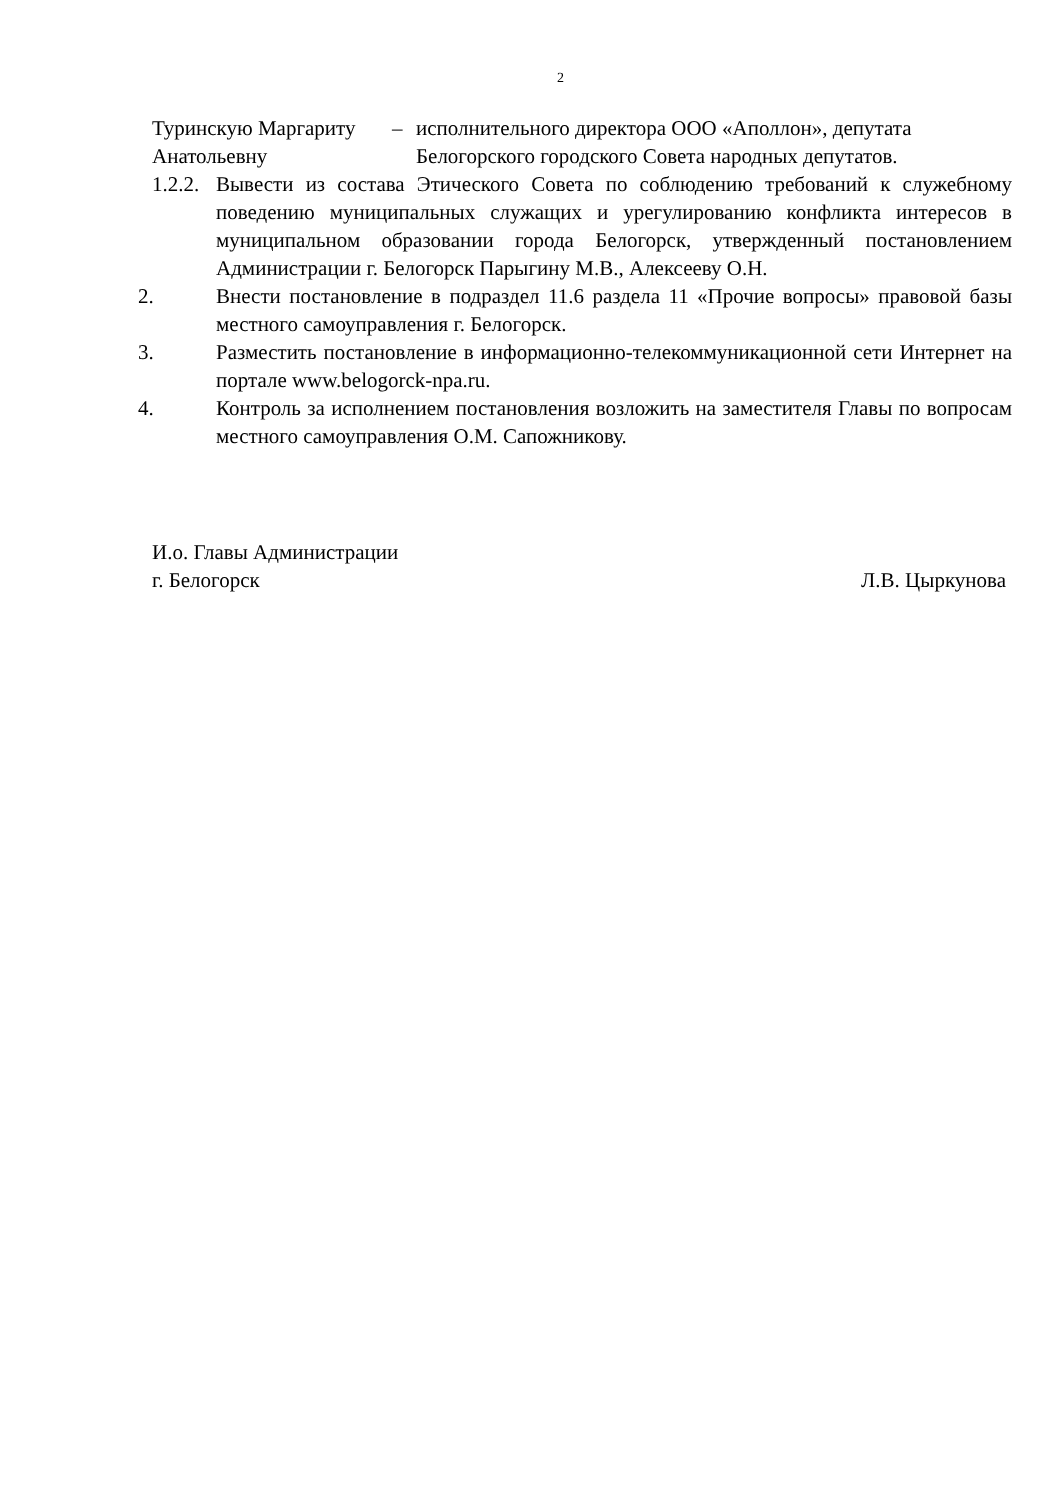2
Туринскую Маргариту Анатольевну
– исполнительного директора ООО «Аполлон», депутата Белогорского городского Совета народных депутатов.
1.2.2.
Вывести из состава Этического Совета по соблюдению требований к служебному поведению муниципальных служащих и урегулированию конфликта интересов в муниципальном образовании города Белогорск, утвержденный постановлением Администрации г. Белогорск Парыгину М.В., Алексееву О.Н.
2. Внести постановление в подраздел 11.6 раздела 11 «Прочие вопросы» правовой базы местного самоуправления г. Белогорск.
3. Разместить постановление в информационно-телекоммуникационной сети Интернет на портале www.belogorck-npa.ru.
4. Контроль за исполнением постановления возложить на заместителя Главы по вопросам местного самоуправления О.М. Сапожникову.
И.о. Главы Администрации
г. Белогорск Л.В. Цыркунова